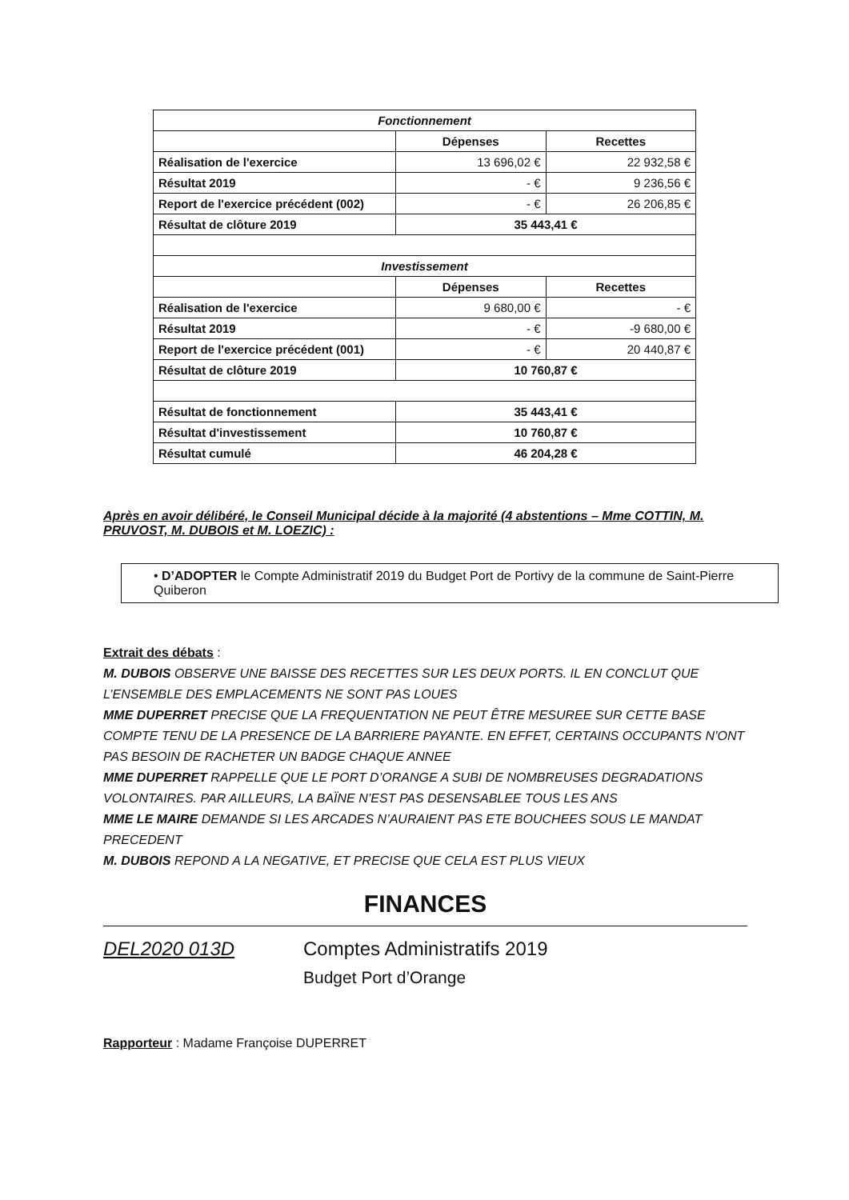| Fonctionnement | | |
| --- | --- | --- |
| | Dépenses | Recettes |
| Réalisation de l'exercice | 13 696,02 € | 22 932,58 € |
| Résultat 2019 | - € | 9 236,56 € |
| Report de l'exercice précédent (002) | - € | 26 206,85 € |
| Résultat de clôture 2019 | 35 443,41 € | |
| Investissement | | |
| | Dépenses | Recettes |
| Réalisation de l'exercice | 9 680,00 € | - € |
| Résultat 2019 | - € | -9 680,00 € |
| Report de l'exercice précédent (001) | - € | 20 440,87 € |
| Résultat de clôture 2019 | 10 760,87 € | |
| Résultat de fonctionnement | 35 443,41 € | |
| Résultat d'investissement | 10 760,87 € | |
| Résultat cumulé | 46 204,28 € | |
Après en avoir délibéré, le Conseil Municipal décide à la majorité (4 abstentions – Mme COTTIN, M. PRUVOST, M. DUBOIS et M. LOEZIC) :
• D’ADOPTER le Compte Administratif 2019 du Budget Port de Portivy de la commune de Saint-Pierre Quiberon
Extrait des débats :
M. DUBOIS OBSERVE UNE BAISSE DES RECETTES SUR LES DEUX PORTS. IL EN CONCLUT QUE L’ENSEMBLE DES EMPLACEMENTS NE SONT PAS LOUES
MME DUPERRET PRECISE QUE LA FREQUENTATION NE PEUT ÊTRE MESUREE SUR CETTE BASE COMPTE TENU DE LA PRESENCE DE LA BARRIERE PAYANTE. EN EFFET, CERTAINS OCCUPANTS N’ONT PAS BESOIN DE RACHETER UN BADGE CHAQUE ANNEE
MME DUPERRET RAPPELLE QUE LE PORT D’ORANGE A SUBI DE NOMBREUSES DEGRADATIONS VOLONTAIRES. PAR AILLEURS, LA BAÏNE N’EST PAS DESENSABLEE TOUS LES ANS
MME LE MAIRE DEMANDE SI LES ARCADES N’AURAIENT PAS ETE BOUCHEES SOUS LE MANDAT PRECEDENT
M. DUBOIS REPOND A LA NEGATIVE, ET PRECISE QUE CELA EST PLUS VIEUX
FINANCES
DEL2020 013D Comptes Administratifs 2019
Budget Port d’Orange
Rapporteur : Madame Françoise DUPERRET